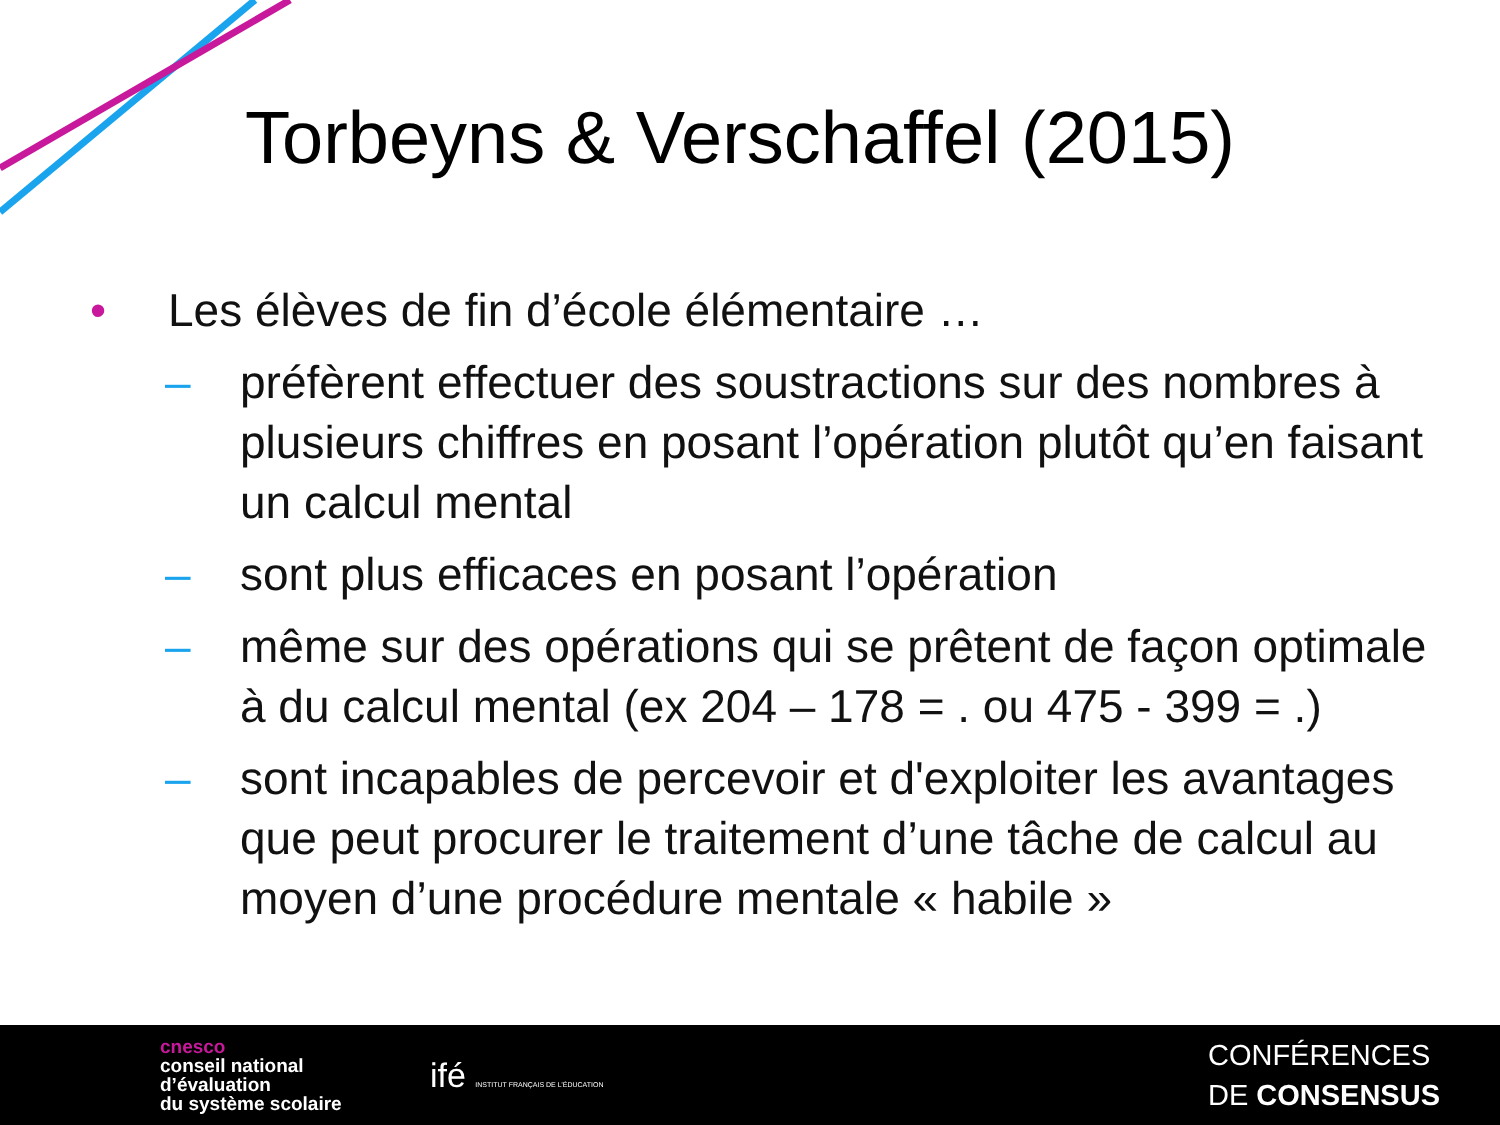Torbeyns & Verschaffel (2015)
• Les élèves de fin d’école élémentaire …
– préfèrent effectuer des soustractions sur des nombres à plusieurs chiffres en posant l’opération plutôt qu’en faisant un calcul mental
– sont plus efficaces en posant l’opération
– même sur des opérations qui se prêtent de façon optimale à du calcul mental (ex 204 – 178 = . ou 475 - 399 = .)
– sont incapables de percevoir et d'exploiter les avantages que peut procurer le traitement d’une tâche de calcul au moyen d’une procédure mentale « habile »
cnesco
conseil national
d’évaluation
du système scolaire
ifé INSTITUT FRANÇAIS DE L’ÉDUCATION
CONFÉRENCES
DE CONSENSUS